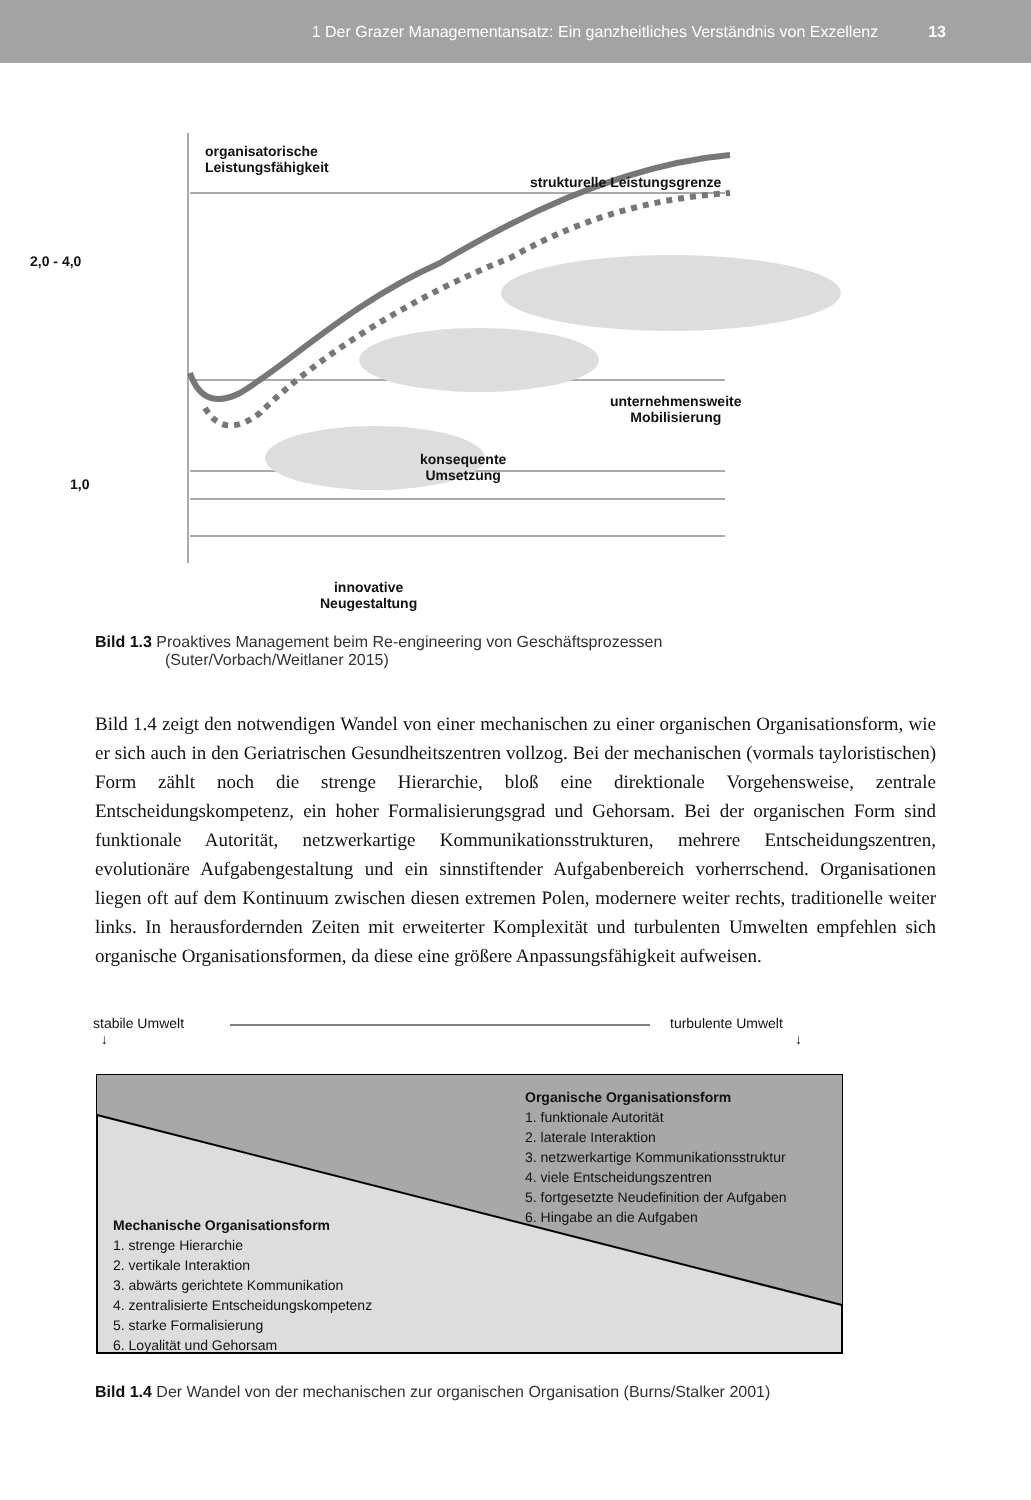1 Der Grazer Managementansatz: Ein ganzheitliches Verständnis von Exzellenz 13
organisatorische
Leistungsfähigkeit
strukturelle Leistungsgrenze
2,0 - 4,0
1,0
unternehmensweite
Mobilisierung
konsequente
Umsetzung
innovative
Neugestaltung
Bild 1.3 Proaktives Management beim Re-engineering von Geschäftsprozessen
(Suter/Vorbach/Weitlaner 2015)
Bild 1.4 zeigt den notwendigen Wandel von einer mechanischen zu einer organischen Organisationsform, wie er sich auch in den Geriatrischen Gesundheitszentren vollzog. Bei der mechanischen (vormals tayloristischen) Form zählt noch die strenge Hierarchie, bloß eine direktionale Vorgehensweise, zentrale Entscheidungskompetenz, ein hoher Formalisierungsgrad und Gehorsam. Bei der organischen Form sind funktionale Autorität, netzwerkartige Kommunikationsstrukturen, mehrere Entscheidungszentren, evolutionäre Aufgabengestaltung und ein sinnstiftender Aufgabenbereich vorherrschend. Organisationen liegen oft auf dem Kontinuum zwischen diesen extremen Polen, modernere weiter rechts, traditionelle weiter links. In herausfordernden Zeiten mit erweiterter Komplexität und turbulenten Umwelten empfehlen sich organische Organisationsformen, da diese eine größere Anpassungsfähigkeit aufweisen.
stabile Umwelt
↓
turbulente Umwelt
↓
Organische Organisationsform
1. funktionale Autorität
2. laterale Interaktion
3. netzwerkartige Kommunikationsstruktur
4. viele Entscheidungszentren
5. fortgesetzte Neudefinition der Aufgaben
6. Hingabe an die Aufgaben
Mechanische Organisationsform
1. strenge Hierarchie
2. vertikale Interaktion
3. abwärts gerichtete Kommunikation
4. zentralisierte Entscheidungskompetenz
5. starke Formalisierung
6. Loyalität und Gehorsam
Bild 1.4 Der Wandel von der mechanischen zur organischen Organisation (Burns/Stalker 2001)